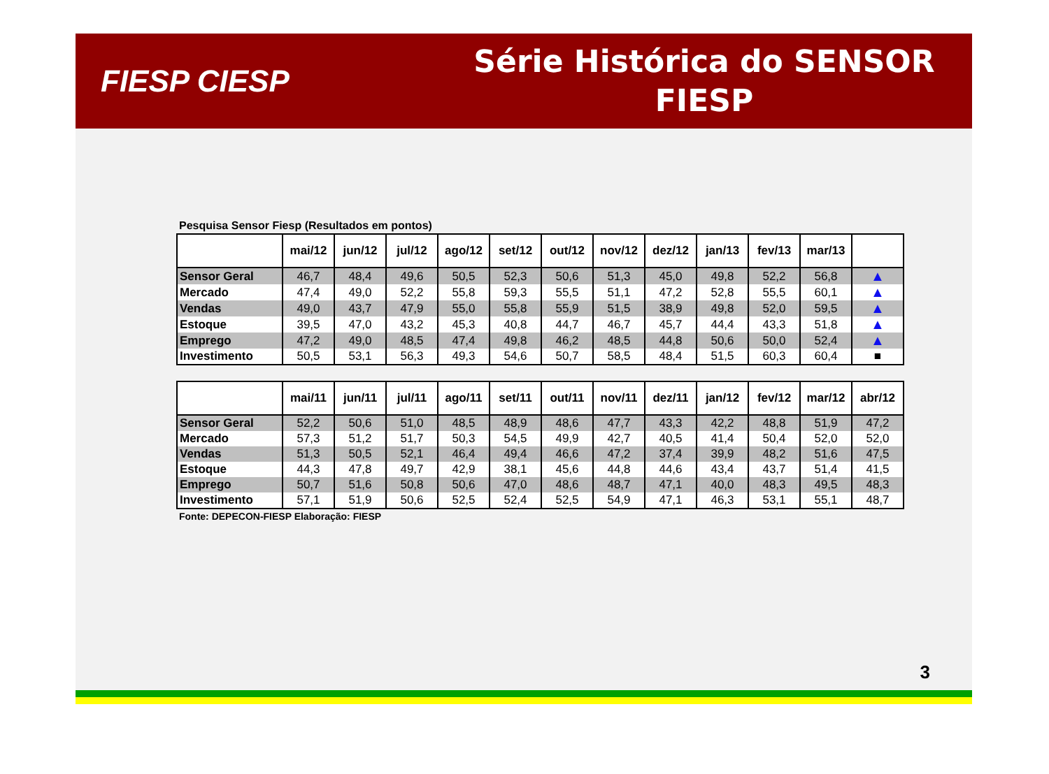FIESP CIESP
Série Histórica do SENSOR
FIESP
Pesquisa Sensor Fiesp (Resultados em pontos)
| | mai/12 | jun/12 | jul/12 | ago/12 | set/12 | out/12 | nov/12 | dez/12 | jan/13 | fev/13 | mar/13 | |
| --- | --- | --- | --- | --- | --- | --- | --- | --- | --- | --- | --- | --- |
| Sensor Geral | 46,7 | 48,4 | 49,6 | 50,5 | 52,3 | 50,6 | 51,3 | 45,0 | 49,8 | 52,2 | 56,8 | ▲ |
| Mercado | 47,4 | 49,0 | 52,2 | 55,8 | 59,3 | 55,5 | 51,1 | 47,2 | 52,8 | 55,5 | 60,1 | ▲ |
| Vendas | 49,0 | 43,7 | 47,9 | 55,0 | 55,8 | 55,9 | 51,5 | 38,9 | 49,8 | 52,0 | 59,5 | ▲ |
| Estoque | 39,5 | 47,0 | 43,2 | 45,3 | 40,8 | 44,7 | 46,7 | 45,7 | 44,4 | 43,3 | 51,8 | ▲ |
| Emprego | 47,2 | 49,0 | 48,5 | 47,4 | 49,8 | 46,2 | 48,5 | 44,8 | 50,6 | 50,0 | 52,4 | ▲ |
| Investimento | 50,5 | 53,1 | 56,3 | 49,3 | 54,6 | 50,7 | 58,5 | 48,4 | 51,5 | 60,3 | 60,4 | ■ |
| | mai/11 | jun/11 | jul/11 | ago/11 | set/11 | out/11 | nov/11 | dez/11 | jan/12 | fev/12 | mar/12 | abr/12 |
| --- | --- | --- | --- | --- | --- | --- | --- | --- | --- | --- | --- | --- |
| Sensor Geral | 52,2 | 50,6 | 51,0 | 48,5 | 48,9 | 48,6 | 47,7 | 43,3 | 42,2 | 48,8 | 51,9 | 47,2 |
| Mercado | 57,3 | 51,2 | 51,7 | 50,3 | 54,5 | 49,9 | 42,7 | 40,5 | 41,4 | 50,4 | 52,0 | 52,0 |
| Vendas | 51,3 | 50,5 | 52,1 | 46,4 | 49,4 | 46,6 | 47,2 | 37,4 | 39,9 | 48,2 | 51,6 | 47,5 |
| Estoque | 44,3 | 47,8 | 49,7 | 42,9 | 38,1 | 45,6 | 44,8 | 44,6 | 43,4 | 43,7 | 51,4 | 41,5 |
| Emprego | 50,7 | 51,6 | 50,8 | 50,6 | 47,0 | 48,6 | 48,7 | 47,1 | 40,0 | 48,3 | 49,5 | 48,3 |
| Investimento | 57,1 | 51,9 | 50,6 | 52,5 | 52,4 | 52,5 | 54,9 | 47,1 | 46,3 | 53,1 | 55,1 | 48,7 |
Fonte: DEPECON-FIESP Elaboração: FIESP
3